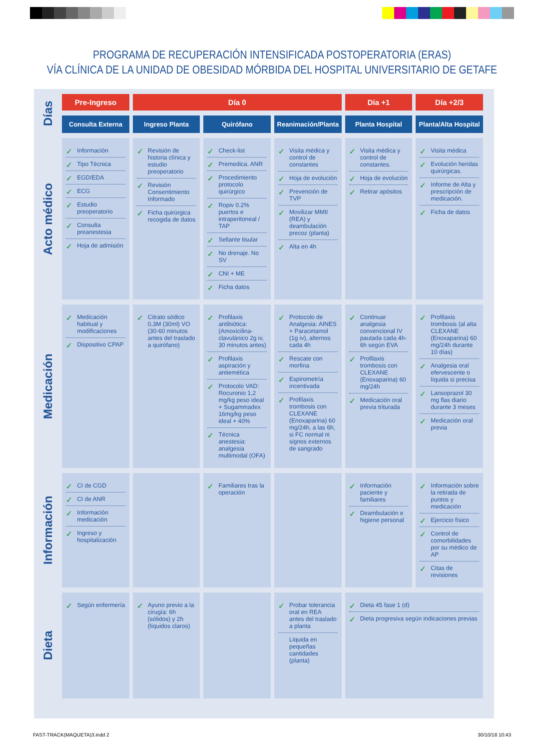PROGRAMA DE RECUPERACIÓN INTENSIFICADA POSTOPERATORIA (ERAS)
VÍA CLÍNICA DE LA UNIDAD DE OBESIDAD MÓRBIDA DEL HOSPITAL UNIVERSITARIO DE GETAFE
| Días | Pre-Ingreso | Día 0 | | | Día +1 | Día +2/3 |
| --- | --- | --- | --- | --- | --- | --- |
| | Consulta Externa | Ingreso Planta | Quirófano | Reanimación/Planta | Planta Hospital | Planta/Alta Hospital |
| Acto médico | ✓ Información ✓ Tipo Técnica ✓ EGD/EDA ✓ ECG ✓ Estudio preoperatorio ✓ Consulta preanestesia ✓ Hoja de admisión | ✓ Revisión de historia clínica y estudio preoperatorio ✓ Revisión Consentimiento Informado ✓ Ficha quirúrgica recogida de datos | ✓ Check-list ✓ Premedica. ANR ✓ Procedimiento protocolo quirúrgico ✓ Ropiv 0.2% puertos e intraperitoneal / TAP ✓ Sellante tisular ✓ No drenaje. No SV ✓ CNI + ME ✓ Ficha datos | ✓ Visita médica y control de constantes ✓ Hoja de evolución ✓ Prevención de TVP ✓ Movilizar MMII (REA) y deambulación precoz (planta) ✓ Alta en 4h | ✓ Visita médica y control de constantes. ✓ Hoja de evolución ✓ Retirar apósitos | ✓ Visita médica ✓ Evolución heridas quirúrgicas. ✓ Informe de Alta y prescripción de medicación. ✓ Ficha de datos |
| Medicación | ✓ Medicación habitual y modificaciones ✓ Dispositivo CPAP | ✓ Citrato sódico 0,3M (30ml) VO (30-60 minutos antes del traslado a quirófano) | ✓ Profilaxis antibiótica: (Amoxicilina-clavulánico 2g iv, 30 minutos antes) ✓ Profilaxis aspiración y antiemética ✓ Protocolo VAD: Rocuronio 1,2 mg/kg peso ideal + Sugammadex 16mg/kg peso ideal + 40% ✓ Técnica anestesia: analgesia multimodal (OFA) | ✓ Protocolo de Analgesia: AINES + Paracetamol (1g iv), alternos cada 4h ✓ Rescate con morfina ✓ Espirometría incentivada ✓ Profilaxis trombosis con CLEXANE (Enoxaparina) 60 mg/24h, a las 6h, si FC normal ni signos externos de sangrado | ✓ Continuar analgesia convencional IV pautada cada 4h-6h según EVA ✓ Profilaxis trombosis con CLEXANE (Enoxaparina) 60 mg/24h ✓ Medicación oral previa triturada | ✓ Profilaxis trombosis (al alta CLEXANE (Enoxaparina) 60 mg/24h durante 10 días) ✓ Analgesia oral efervescente o líquida si precisa ✓ Lansoprazol 30 mg flas diario durante 3 meses ✓ Medicación oral previa |
| Información | ✓ CI de CGD ✓ CI de ANR ✓ Información medicación ✓ Ingreso y hospitalización | | ✓ Familiares tras la operación | | ✓ Información paciente y familiares ✓ Deambulación e higiene personal | ✓ Información sobre la retirada de puntos y medicación ✓ Ejercicio físico ✓ Control de comorbilidades por su médico de AP ✓ Citas de revisiones |
| Dieta | ✓ Según enfermería | ✓ Ayuno previo a la cirugía: 6h (sólidos) y 2h (líquidos claros) | | ✓ Probar tolerancia oral en REA antes del traslado a planta Liquida en pequeñas cantidades (planta) | ✓ Dieta 45 fase 1 (d) ✓ Dieta progresiva según indicaciones previas | |
FAST-TRACK(MAQUETA)3.indd 2 30/10/18 10:43